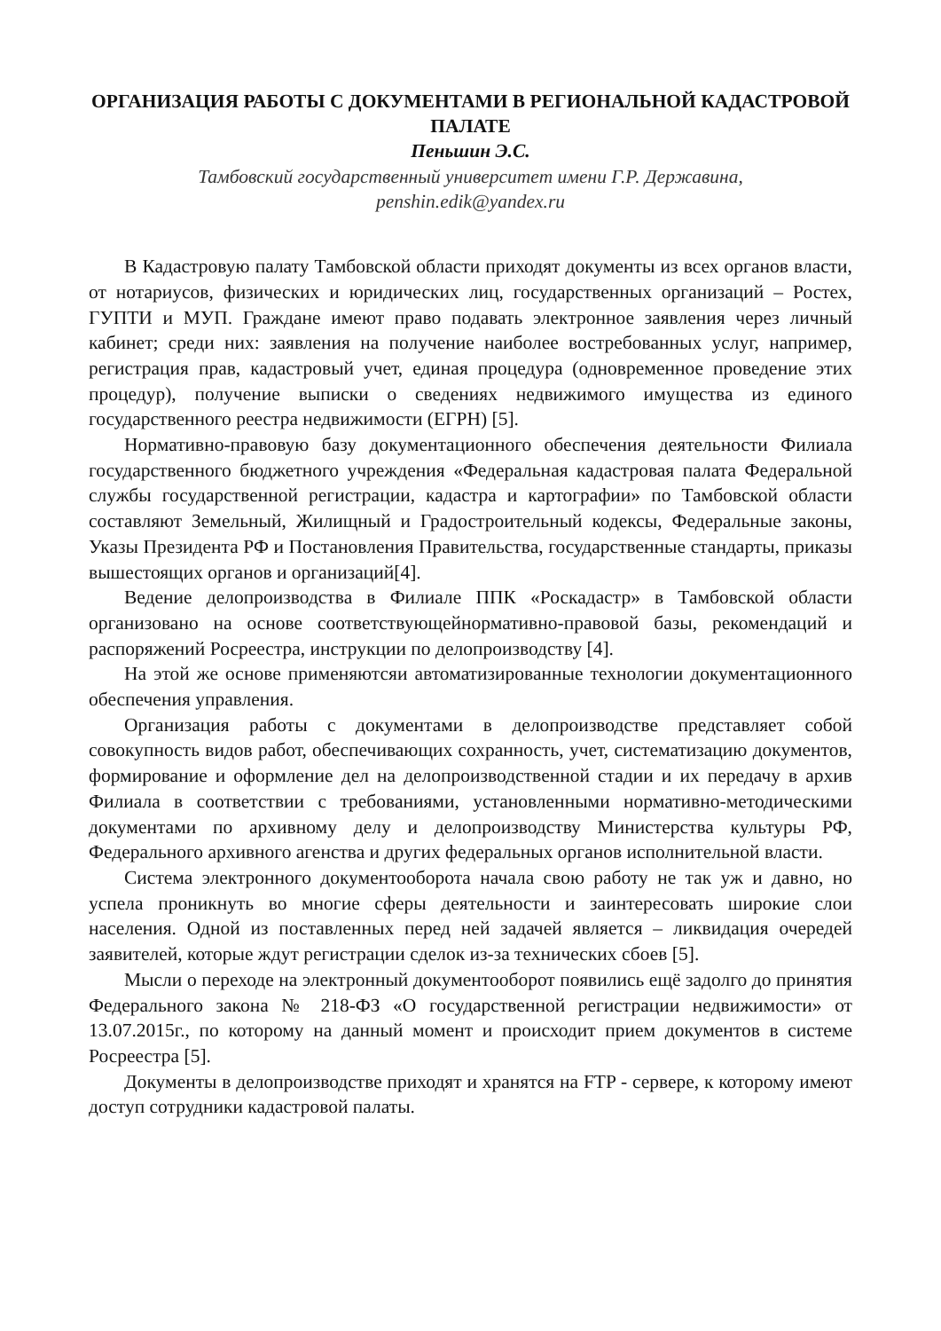ОРГАНИЗАЦИЯ РАБОТЫ С ДОКУМЕНТАМИ В РЕГИОНАЛЬНОЙ КАДАСТРОВОЙ ПАЛАТЕ
Пеньшин Э.С.
Тамбовский государственный университет имени Г.Р. Державина,
penshin.edik@yandex.ru
В Кадастровую палату Тамбовской области приходят документы из всех органов власти, от нотариусов, физических и юридических лиц, государственных организаций – Ростех, ГУПТИ и МУП. Граждане имеют право подавать электронное заявления через личный кабинет; среди них: заявления на получение наиболее востребованных услуг, например, регистрация прав, кадастровый учет, единая процедура (одновременное проведение этих процедур), получение выписки о сведениях недвижимого имущества из единого государственного реестра недвижимости (ЕГРН) [5].
Нормативно-правовую базу документационного обеспечения деятельности Филиала государственного бюджетного учреждения «Федеральная кадастровая палата Федеральной службы государственной регистрации, кадастра и картографии» по Тамбовской области составляют Земельный, Жилищный и Градостроительный кодексы, Федеральные законы, Указы Президента РФ и Постановления Правительства, государственные стандарты, приказы вышестоящих органов и организаций[4].
Ведение делопроизводства в Филиале ППК «Роскадастр» в Тамбовской области организовано на основе соответствующейнормативно-правовой базы, рекомендаций и распоряжений Росреестра, инструкции по делопроизводству [4].
На этой же основе применяютсяи автоматизированные технологии документационного обеспечения управления.
Организация работы с документами в делопроизводстве представляет собой совокупность видов работ, обеспечивающих сохранность, учет, систематизацию документов, формирование и оформление дел на делопроизводственной стадии и их передачу в архив Филиала в соответствии с требованиями, установленными нормативно-методическими документами по архивному делу и делопроизводству Министерства культуры РФ, Федерального архивного агенства и других федеральных органов исполнительной власти.
Система электронного документооборота начала свою работу не так уж и давно, но успела проникнуть во многие сферы деятельности и заинтересовать широкие слои населения. Одной из поставленных перед ней задачей является – ликвидация очередей заявителей, которые ждут регистрации сделок из-за технических сбоев [5].
Мысли о переходе на электронный документооборот появились ещё задолго до принятия Федерального закона № 218-ФЗ «О государственной регистрации недвижимости» от 13.07.2015г., по которому на данный момент и происходит прием документов в системе Росреестра [5].
Документы в делопроизводстве приходят и хранятся на FTP - сервере, к которому имеют доступ сотрудники кадастровой палаты.